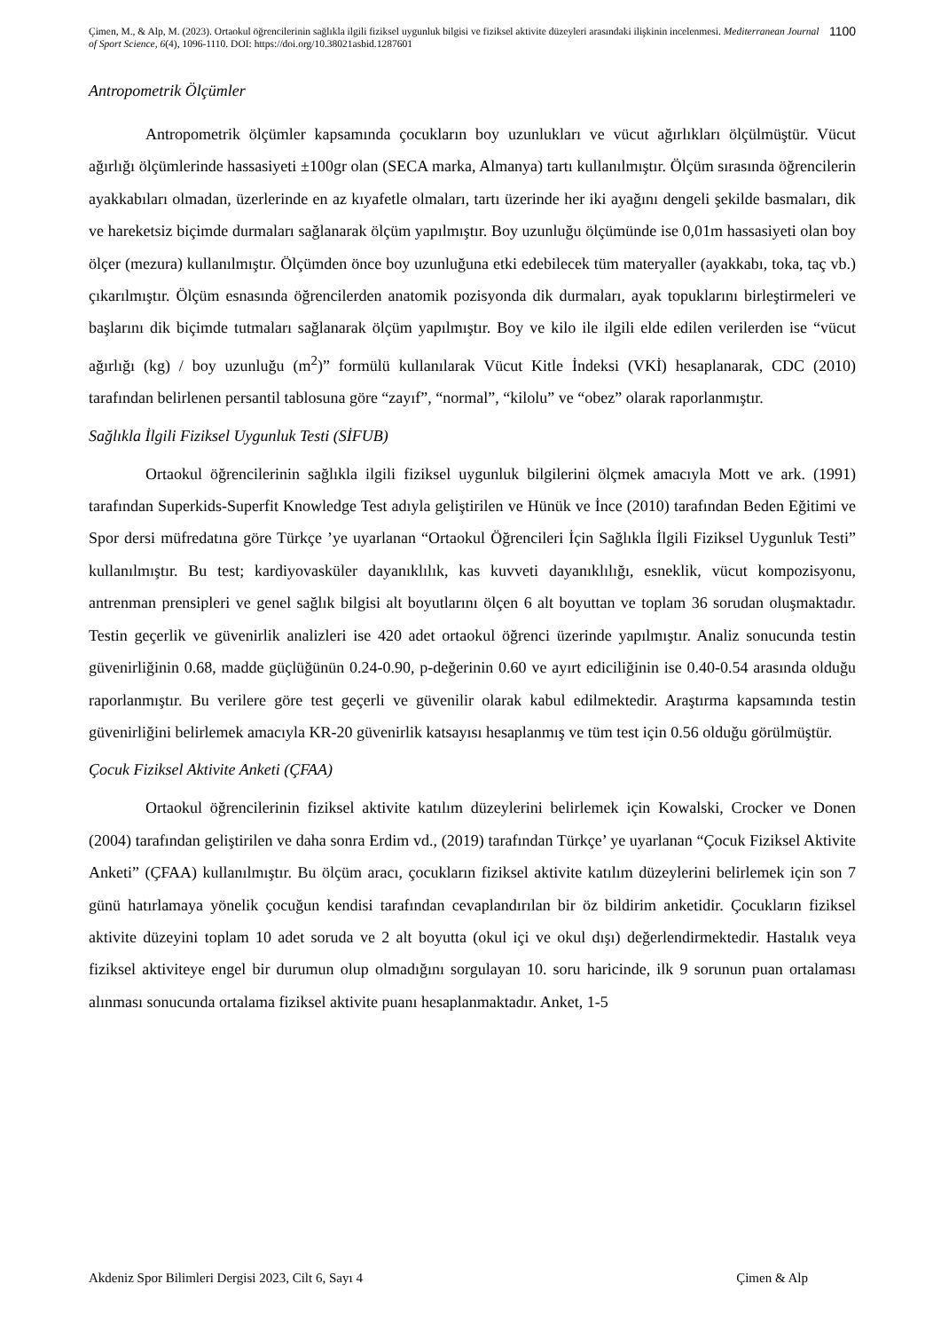Çimen, M., & Alp, M. (2023). Ortaokul öğrencilerinin sağlıkla ilgili fiziksel uygunluk bilgisi ve fiziksel aktivite düzeyleri arasındaki ilişkinin incelenmesi. Mediterranean Journal of Sport Science, 6(4), 1096-1110. DOI: https://doi.org/10.38021asbid.1287601
1100
Antropometrik Ölçümler
Antropometrik ölçümler kapsamında çocukların boy uzunlukları ve vücut ağırlıkları ölçülmüştür. Vücut ağırlığı ölçümlerinde hassasiyeti ±100gr olan (SECA marka, Almanya) tartı kullanılmıştır. Ölçüm sırasında öğrencilerin ayakkabıları olmadan, üzerlerinde en az kıyafetle olmaları, tartı üzerinde her iki ayağını dengeli şekilde basmaları, dik ve hareketsiz biçimde durmaları sağlanarak ölçüm yapılmıştır. Boy uzunluğu ölçümünde ise 0,01m hassasiyeti olan boy ölçer (mezura) kullanılmıştır. Ölçümden önce boy uzunluğuna etki edebilecek tüm materyaller (ayakkabı, toka, taç vb.) çıkarılmıştır. Ölçüm esnasında öğrencilerden anatomik pozisyonda dik durmaları, ayak topuklarını birleştirmeleri ve başlarını dik biçimde tutmaları sağlanarak ölçüm yapılmıştır. Boy ve kilo ile ilgili elde edilen verilerden ise “vücut ağırlığı (kg) / boy uzunluğu (m<sup>2</sup>)” formülü kullanılarak Vücut Kitle İndeksi (VKİ) hesaplanarak, CDC (2010) tarafından belirlenen persantil tablosuna göre “zayıf”, “normal”, “kilolu” ve “obez” olarak raporlanmıştır.
Sağlıkla İlgili Fiziksel Uygunluk Testi (SİFUB)
Ortaokul öğrencilerinin sağlıkla ilgili fiziksel uygunluk bilgilerini ölçmek amacıyla Mott ve ark. (1991) tarafından Superkids-Superfit Knowledge Test adıyla geliştirilen ve Hünük ve İnce (2010) tarafından Beden Eğitimi ve Spor dersi müfredatına göre Türkçe ’ye uyarlanan “Ortaokul Öğrencileri İçin Sağlıkla İlgili Fiziksel Uygunluk Testi” kullanılmıştır. Bu test; kardiyovasküler dayanıklılık, kas kuvveti dayanıklılığı, esneklik, vücut kompozisyonu, antrenman prensipleri ve genel sağlık bilgisi alt boyutlarını ölçen 6 alt boyuttan ve toplam 36 sorudan oluşmaktadır. Testin geçerlik ve güvenirlik analizleri ise 420 adet ortaokul öğrenci üzerinde yapılmıştır. Analiz sonucunda testin güvenirliğinin 0.68, madde güçlüğünün 0.24-0.90, p-değerinin 0.60 ve ayırt ediciliğinin ise 0.40-0.54 arasında olduğu raporlanmıştır. Bu verilere göre test geçerli ve güvenilir olarak kabul edilmektedir. Araştırma kapsamında testin güvenirliğini belirlemek amacıyla KR-20 güvenirlik katsayısı hesaplanmış ve tüm test için 0.56 olduğu görülmüştür.
Çocuk Fiziksel Aktivite Anketi (ÇFAA)
Ortaokul öğrencilerinin fiziksel aktivite katılım düzeylerini belirlemek için Kowalski, Crocker ve Donen (2004) tarafından geliştirilen ve daha sonra Erdim vd., (2019) tarafından Türkçe’ ye uyarlanan “Çocuk Fiziksel Aktivite Anketi” (ÇFAA) kullanılmıştır. Bu ölçüm aracı, çocukların fiziksel aktivite katılım düzeylerini belirlemek için son 7 günü hatırlamaya yönelik çocuğun kendisi tarafından cevaplandırılan bir öz bildirim anketidir. Çocukların fiziksel aktivite düzeyini toplam 10 adet soruda ve 2 alt boyutta (okul içi ve okul dışı) değerlendirmektedir. Hastalık veya fiziksel aktiviteye engel bir durumun olup olmadığını sorgulayan 10. soru haricinde, ilk 9 sorunun puan ortalaması alınması sonucunda ortalama fiziksel aktivite puanı hesaplanmaktadır. Anket, 1-5
Akdeniz Spor Bilimleri Dergisi 2023, Cilt 6, Sayı 4 Çimen & Alp